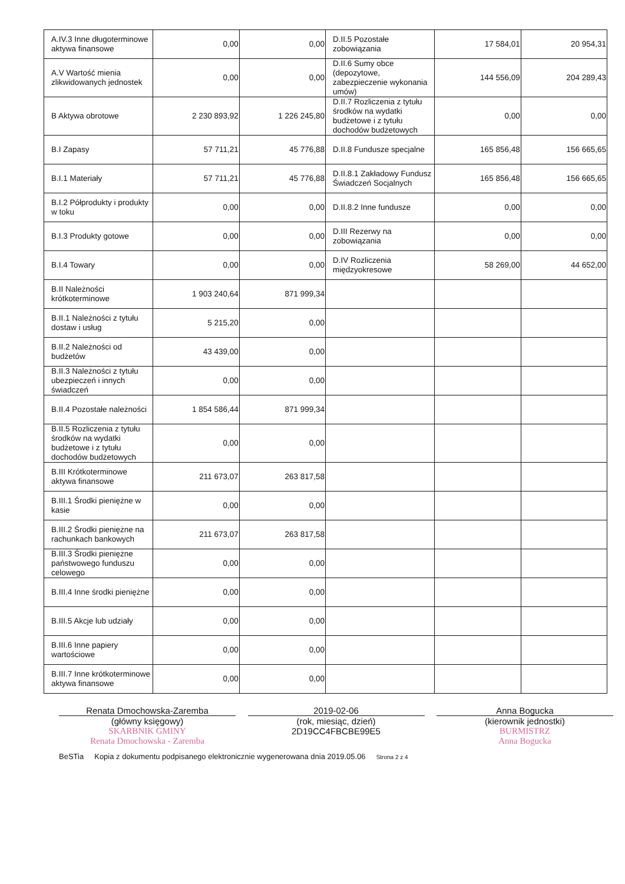| A.IV.3 Inne długoterminowe aktywa finansowe | 0,00 | 0,00 | D.II.5 Pozostałe zobowiązania | 17 584,01 | 20 954,31 |
| A.V Wartość mienia zlikwidowanych jednostek | 0,00 | 0,00 | D.II.6 Sumy obce (depozytowe, zabezpieczenie wykonania umów) | 144 556,09 | 204 289,43 |
| B Aktywa obrotowe | 2 230 893,92 | 1 226 245,80 | D.II.7 Rozliczenia z tytułu środków na wydatki budżetowe i z tytułu dochodów budżetowych | 0,00 | 0,00 |
| B.I Zapasy | 57 711,21 | 45 776,88 | D.II.8 Fundusze specjalne | 165 856,48 | 156 665,65 |
| B.I.1 Materiały | 57 711,21 | 45 776,88 | D.II.8.1 Zakładowy Fundusz Świadczeń Socjalnych | 165 856,48 | 156 665,65 |
| B.I.2 Półprodukty i produkty w toku | 0,00 | 0,00 | D.II.8.2 Inne fundusze | 0,00 | 0,00 |
| B.I.3 Produkty gotowe | 0,00 | 0,00 | D.III Rezerwy na zobowiązania | 0,00 | 0,00 |
| B.I.4 Towary | 0,00 | 0,00 | D.IV Rozliczenia międzyokresowe | 58 269,00 | 44 652,00 |
| B.II Należności krótkoterminowe | 1 903 240,64 | 871 999,34 | | | |
| B.II.1 Należności z tytułu dostaw i usług | 5 215,20 | 0,00 | | | |
| B.II.2 Należności od budżetów | 43 439,00 | 0,00 | | | |
| B.II.3 Należności z tytułu ubezpieczeń i innych świadczeń | 0,00 | 0,00 | | | |
| B.II.4 Pozostałe należności | 1 854 586,44 | 871 999,34 | | | |
| B.II.5 Rozliczenia z tytułu środków na wydatki budżetowe i z tytułu dochodów budżetowych | 0,00 | 0,00 | | | |
| B.III Krótkoterminowe aktywa finansowe | 211 673,07 | 263 817,58 | | | |
| B.III.1 Środki pieniężne w kasie | 0,00 | 0,00 | | | |
| B.III.2 Środki pieniężne na rachunkach bankowych | 211 673,07 | 263 817,58 | | | |
| B.III.3 Środki pieniężne państwowego funduszu celowego | 0,00 | 0,00 | | | |
| B.III.4 Inne środki pieniężne | 0,00 | 0,00 | | | |
| B.III.5 Akcje lub udziały | 0,00 | 0,00 | | | |
| B.III.6 Inne papiery wartościowe | 0,00 | 0,00 | | | |
| B.III.7 Inne krótkoterminowe aktywa finansowe | 0,00 | 0,00 | | | |
Renata Dmochowska-Zaremba
(główny księgowy)
SKARBNIK GMINY
Renata Dmochowska - Zaremba
2019-02-06
(rok, miesiąc, dzień)
2D19CC4FBCBE99E5
Anna Bogucka
(kierownik jednostki)
BURMISTRZ
Anna Bogucka
BeSTia Kopia z dokumentu podpisanego elektronicznie wygenerowana dnia 2019.05.06 Strona 2 z 4